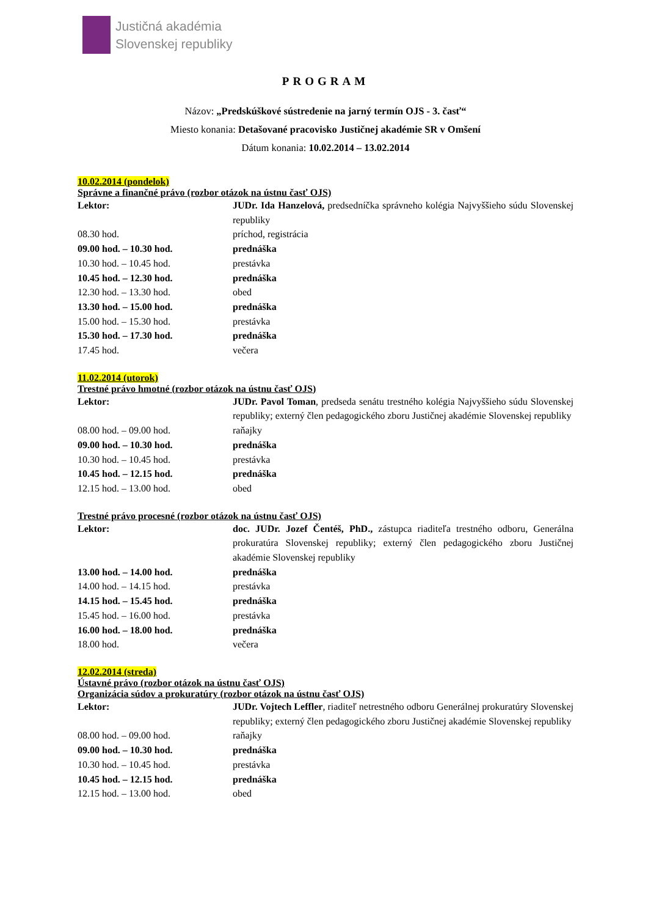Justičná akadémia
Slovenskej republiky
PROGRAM
Názov: „Predskúškové sústredenie na jarný termín OJS - 3. časť“
Miesto konania: Detašované pracovisko Justičnej akadémie SR v Omšení
Dátum konania: 10.02.2014 – 13.02.2014
10.02.2014 (pondelok)
Správne a finančné právo (rozbor otázok na ústnu časť OJS)
| Lektor: | JUDr. Ida Hanzelová, predsedníčka správneho kolégia Najvyššieho súdu Slovenskej republiky |
| 08.30 hod. | príchod, registrácia |
| 09.00 hod. – 10.30 hod. | prednáška |
| 10.30 hod. – 10.45 hod. | prestávka |
| 10.45 hod. – 12.30 hod. | prednáška |
| 12.30 hod. – 13.30 hod. | obed |
| 13.30 hod. – 15.00 hod. | prednáška |
| 15.00 hod. – 15.30 hod. | prestávka |
| 15.30 hod. – 17.30 hod. | prednáška |
| 17.45 hod. | večera |
11.02.2014 (utorok)
Trestné právo hmotné (rozbor otázok na ústnu časť OJS)
| Lektor: | JUDr. Pavol Toman , predseda senátu trestného kolégia Najvyššieho súdu Slovenskej republiky; externý člen pedagogického zboru Justičnej akadémie Slovenskej republiky |
| 08.00 hod. – 09.00 hod. | raňajky |
| 09.00 hod. – 10.30 hod. | prednáška |
| 10.30 hod. – 10.45 hod. | prestávka |
| 10.45 hod. – 12.15 hod. | prednáška |
| 12.15 hod. – 13.00 hod. | obed |
Trestné právo procesné (rozbor otázok na ústnu časť OJS)
| Lektor: | doc. JUDr. Jozef Čentéš, PhD., zástupca riaditeľa trestného odboru, Generálna prokuratúra Slovenskej republiky; externý člen pedagogického zboru Justičnej akadémie Slovenskej republiky |
| 13.00 hod. – 14.00 hod. | prednáška |
| 14.00 hod. – 14.15 hod. | prestávka |
| 14.15 hod. – 15.45 hod. | prednáška |
| 15.45 hod. – 16.00 hod. | prestávka |
| 16.00 hod. – 18.00 hod. | prednáška |
| 18.00 hod. | večera |
12.02.2014 (streda)
Ústavné právo (rozbor otázok na ústnu časť OJS)
Organizácia súdov a prokuratúry (rozbor otázok na ústnu časť OJS)
| Lektor: | JUDr. Vojtech Leffler , riaditeľ netrestného odboru Generálnej prokuratúry Slovenskej republiky; externý člen pedagogického zboru Justičnej akadémie Slovenskej republiky |
| 08.00 hod. – 09.00 hod. | raňajky |
| 09.00 hod. – 10.30 hod. | prednáška |
| 10.30 hod. – 10.45 hod. | prestávka |
| 10.45 hod. – 12.15 hod. | prednáška |
| 12.15 hod. – 13.00 hod. | obed |